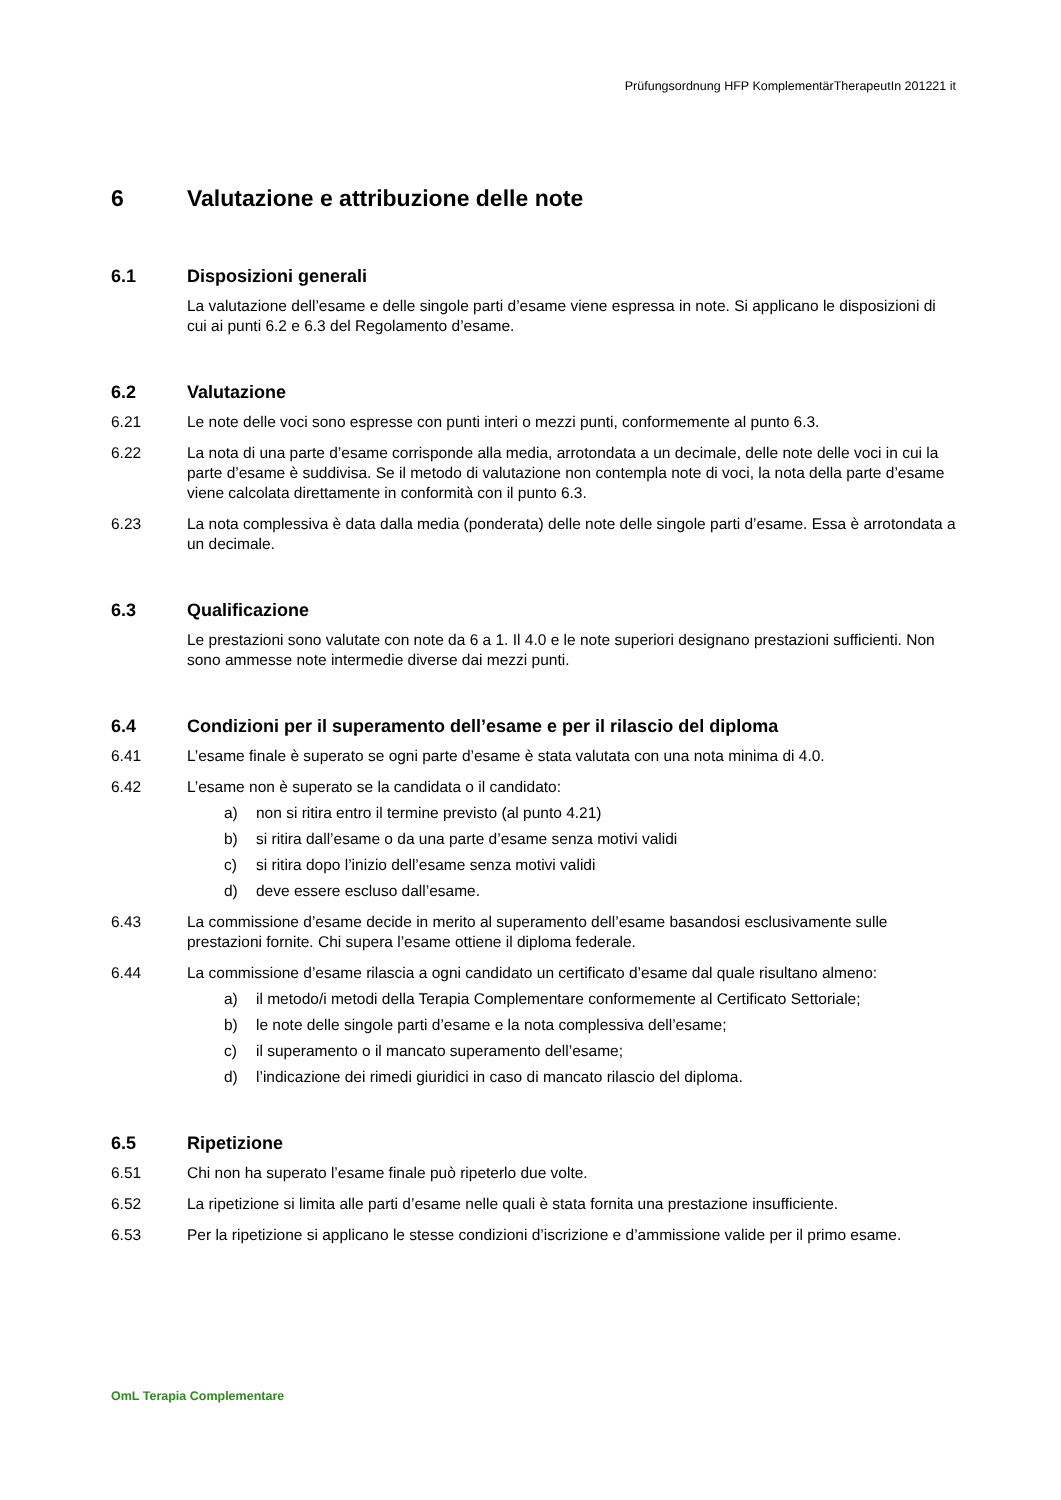Prüfungsordnung HFP KomplementärTherapeutIn 201221 it
6 Valutazione e attribuzione delle note
6.1 Disposizioni generali
La valutazione dell’esame e delle singole parti d’esame viene espressa in note. Si applicano le disposizioni di cui ai punti 6.2 e 6.3 del Regolamento d’esame.
6.2 Valutazione
6.21 Le note delle voci sono espresse con punti interi o mezzi punti, conformemente al punto 6.3.
6.22 La nota di una parte d’esame corrisponde alla media, arrotondata a un decimale, delle note delle voci in cui la parte d’esame è suddivisa. Se il metodo di valutazione non contempla note di voci, la nota della parte d’esame viene calcolata direttamente in conformità con il punto 6.3.
6.23 La nota complessiva è data dalla media (ponderata) delle note delle singole parti d’esame. Essa è arrotondata a un decimale.
6.3 Qualificazione
Le prestazioni sono valutate con note da 6 a 1. Il 4.0 e le note superiori designano prestazioni sufficienti. Non sono ammesse note intermedie diverse dai mezzi punti.
6.4 Condizioni per il superamento dell’esame e per il rilascio del diploma
6.41 L’esame finale è superato se ogni parte d’esame è stata valutata con una nota minima di 4.0.
6.42 L’esame non è superato se la candidata o il candidato:
a) non si ritira entro il termine previsto (al punto 4.21)
b) si ritira dall’esame o da una parte d’esame senza motivi validi
c) si ritira dopo l’inizio dell’esame senza motivi validi
d) deve essere escluso dall’esame.
6.43 La commissione d’esame decide in merito al superamento dell’esame basandosi esclusivamente sulle prestazioni fornite. Chi supera l’esame ottiene il diploma federale.
6.44 La commissione d’esame rilascia a ogni candidato un certificato d’esame dal quale risultano almeno:
a) il metodo/i metodi della Terapia Complementare conformemente al Certificato Settoriale;
b) le note delle singole parti d’esame e la nota complessiva dell’esame;
c) il superamento o il mancato superamento dell’esame;
d) l’indicazione dei rimedi giuridici in caso di mancato rilascio del diploma.
6.5 Ripetizione
6.51 Chi non ha superato l’esame finale può ripeterlo due volte.
6.52 La ripetizione si limita alle parti d’esame nelle quali è stata fornita una prestazione insufficiente.
6.53 Per la ripetizione si applicano le stesse condizioni d’iscrizione e d’ammissione valide per il primo esame.
OmL Terapia Complementare